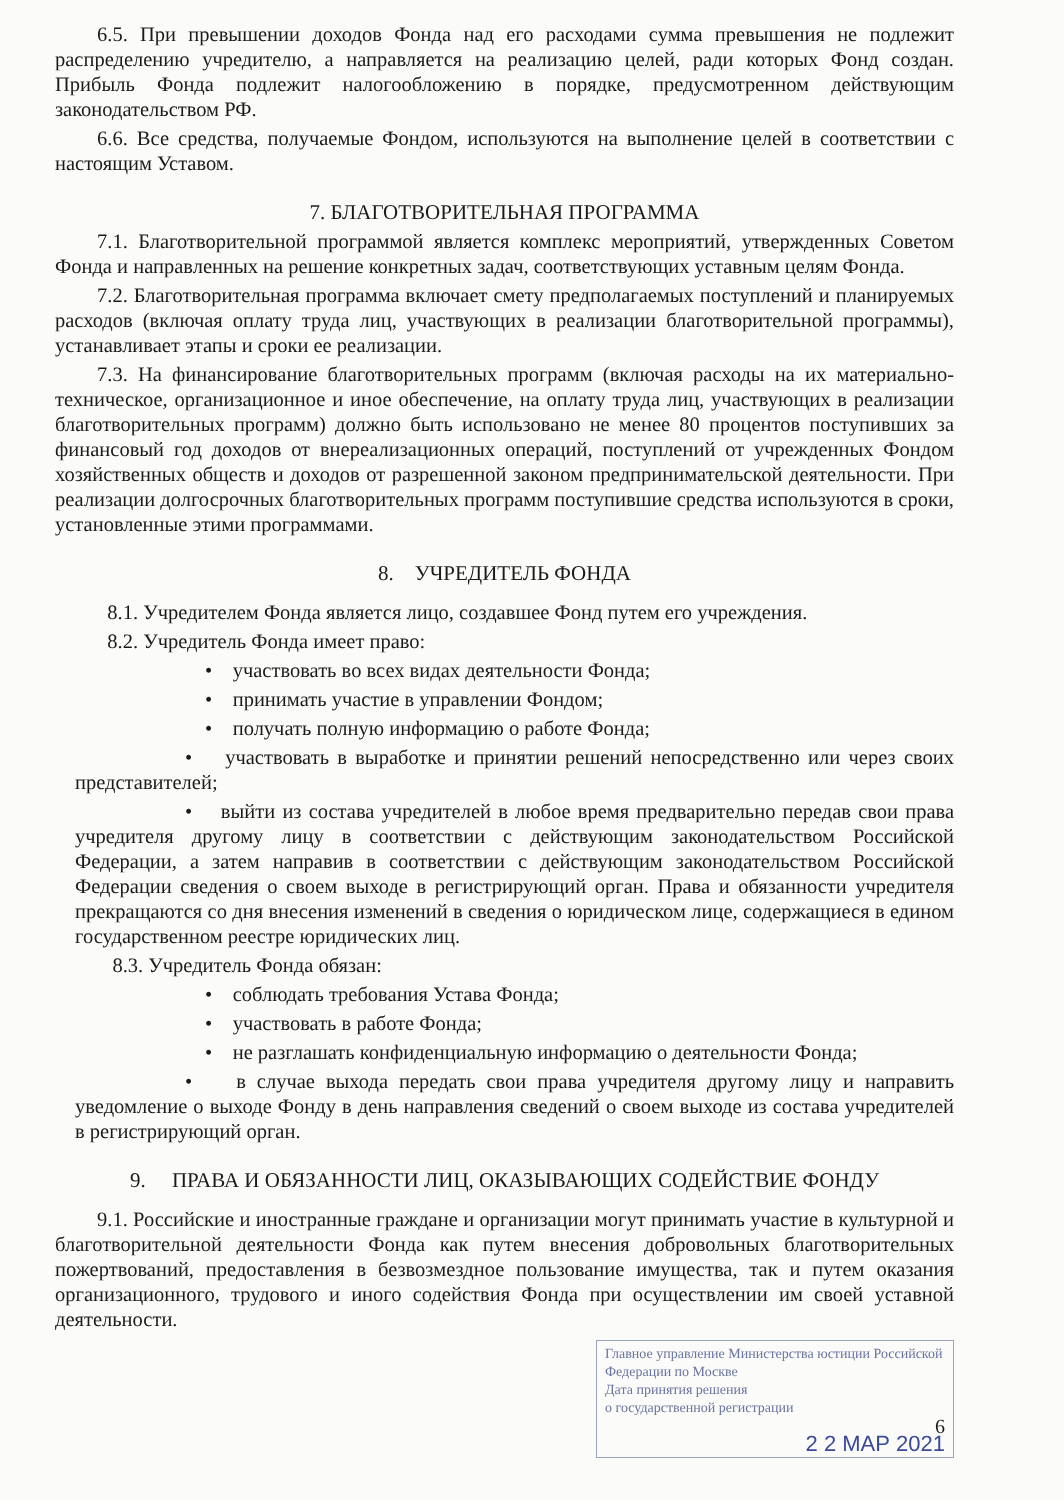6.5. При превышении доходов Фонда над его расходами сумма превышения не подлежит распределению учредителю, а направляется на реализацию целей, ради которых Фонд создан. Прибыль Фонда подлежит налогообложению в порядке, предусмотренном действующим законодательством РФ.
6.6. Все средства, получаемые Фондом, используются на выполнение целей в соответствии с настоящим Уставом.
7. БЛАГОТВОРИТЕЛЬНАЯ ПРОГРАММА
7.1. Благотворительной программой является комплекс мероприятий, утвержденных Советом Фонда и направленных на решение конкретных задач, соответствующих уставным целям Фонда.
7.2. Благотворительная программа включает смету предполагаемых поступлений и планируемых расходов (включая оплату труда лиц, участвующих в реализации благотворительной программы), устанавливает этапы и сроки ее реализации.
7.3. На финансирование благотворительных программ (включая расходы на их материально-техническое, организационное и иное обеспечение, на оплату труда лиц, участвующих в реализации благотворительных программ) должно быть использовано не менее 80 процентов поступивших за финансовый год доходов от внереализационных операций, поступлений от учрежденных Фондом хозяйственных обществ и доходов от разрешенной законом предпринимательской деятельности. При реализации долгосрочных благотворительных программ поступившие средства используются в сроки, установленные этими программами.
8. УЧРЕДИТЕЛЬ ФОНДА
8.1. Учредителем Фонда является лицо, создавшее Фонд путем его учреждения.
8.2. Учредитель Фонда имеет право:
• участвовать во всех видах деятельности Фонда;
• принимать участие в управлении Фондом;
• получать полную информацию о работе Фонда;
• участвовать в выработке и принятии решений непосредственно или через своих представителей;
• выйти из состава учредителей в любое время предварительно передав свои права учредителя другому лицу в соответствии с действующим законодательством Российской Федерации, а затем направив в соответствии с действующим законодательством Российской Федерации сведения о своем выходе в регистрирующий орган. Права и обязанности учредителя прекращаются со дня внесения изменений в сведения о юридическом лице, содержащиеся в едином государственном реестре юридических лиц.
8.3. Учредитель Фонда обязан:
• соблюдать требования Устава Фонда;
• участвовать в работе Фонда;
• не разглашать конфиденциальную информацию о деятельности Фонда;
• в случае выхода передать свои права учредителя другому лицу и направить уведомление о выходе Фонду в день направления сведений о своем выходе из состава учредителей в регистрирующий орган.
9. ПРАВА И ОБЯЗАННОСТИ ЛИЦ, ОКАЗЫВАЮЩИХ СОДЕЙСТВИЕ ФОНДУ
9.1. Российские и иностранные граждане и организации могут принимать участие в культурной и благотворительной деятельности Фонда как путем внесения добровольных благотворительных пожертвований, предоставления в безвозмездное пользование имущества, так и путем оказания организационного, трудового и иного содействия Фонда при осуществлении им своей уставной деятельности.
Главное управление Министерства юстиции Российской Федерации по Москве
Дата принятия решения
о государственной регистрации
6
2 2 МАР 2021